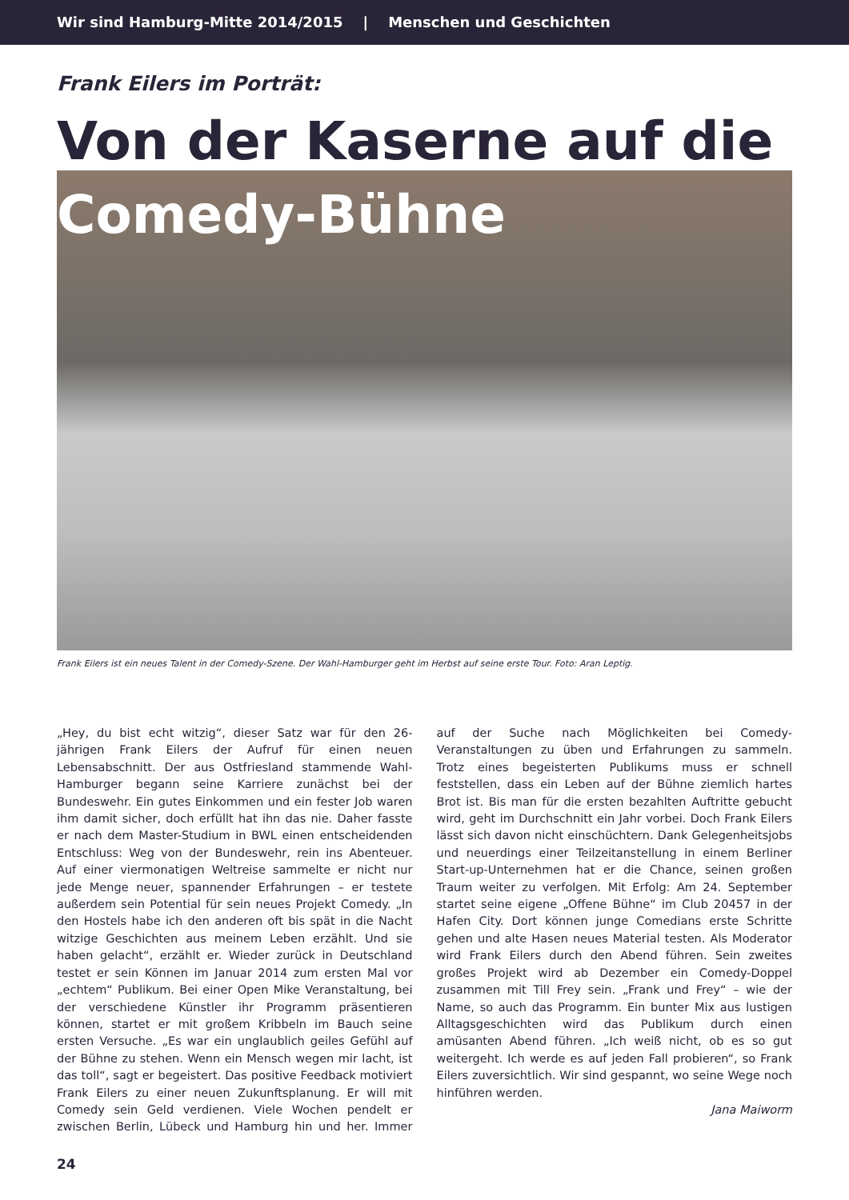Wir sind Hamburg-Mitte 2014/2015 | Menschen und Geschichten
Frank Eilers im Porträt:
Von der Kaserne auf die
Comedy-Bühne
Frank Eilers ist ein neues Talent in der Comedy-Szene. Der Wahl-Hamburger geht im Herbst auf seine erste Tour. Foto: Aran Leptig.
„Hey, du bist echt witzig“, dieser Satz war für den 26-jährigen Frank Eilers der Aufruf für einen neuen Lebensabschnitt. Der aus Ostfriesland stammende Wahl-Hamburger begann seine Karriere zunächst bei der Bundeswehr. Ein gutes Einkommen und ein fester Job waren ihm damit sicher, doch erfüllt hat ihn das nie. Daher fasste er nach dem Master-Studium in BWL einen entscheidenden Entschluss: Weg von der Bundeswehr, rein ins Abenteuer. Auf einer viermonatigen Weltreise sammelte er nicht nur jede Menge neuer, spannender Erfahrungen – er testete außerdem sein Potential für sein neues Projekt Comedy. „In den Hostels habe ich den anderen oft bis spät in die Nacht witzige Geschichten aus meinem Leben erzählt. Und sie haben gelacht“, erzählt er. Wieder zurück in Deutschland testet er sein Können im Januar 2014 zum ersten Mal vor „echtem“ Publikum. Bei einer Open Mike Veranstaltung, bei der verschiedene Künstler ihr Programm präsentieren können, startet er mit großem Kribbeln im Bauch seine ersten Versuche. „Es war ein unglaublich geiles Gefühl auf der Bühne zu stehen. Wenn ein Mensch wegen mir lacht, ist das toll“, sagt er begeistert. Das positive Feedback motiviert Frank Eilers zu einer neuen Zukunftsplanung. Er will mit Comedy sein Geld verdienen. Viele Wochen pendelt er zwischen Berlin, Lübeck und Hamburg hin und her. Immer auf der Suche nach Möglichkeiten bei Comedy-Veranstaltungen zu üben und Erfahrungen zu sammeln. Trotz eines begeisterten Publikums muss er schnell feststellen, dass ein Leben auf der Bühne ziemlich hartes Brot ist. Bis man für die ersten bezahlten Auftritte gebucht wird, geht im Durchschnitt ein Jahr vorbei. Doch Frank Eilers lässt sich davon nicht einschüchtern. Dank Gelegenheitsjobs und neuerdings einer Teilzeitanstellung in einem Berliner Start-up-Unternehmen hat er die Chance, seinen großen Traum weiter zu verfolgen. Mit Erfolg: Am 24. September startet seine eigene „Offene Bühne“ im Club 20457 in der Hafen City. Dort können junge Comedians erste Schritte gehen und alte Hasen neues Material testen. Als Moderator wird Frank Eilers durch den Abend führen. Sein zweites großes Projekt wird ab Dezember ein Comedy-Doppel zusammen mit Till Frey sein. „Frank und Frey“ – wie der Name, so auch das Programm. Ein bunter Mix aus lustigen Alltagsgeschichten wird das Publikum durch einen amüsanten Abend führen. „Ich weiß nicht, ob es so gut weitergeht. Ich werde es auf jeden Fall probieren“, so Frank Eilers zuversichtlich. Wir sind gespannt, wo seine Wege noch hinführen werden.
Jana Maiworm
24